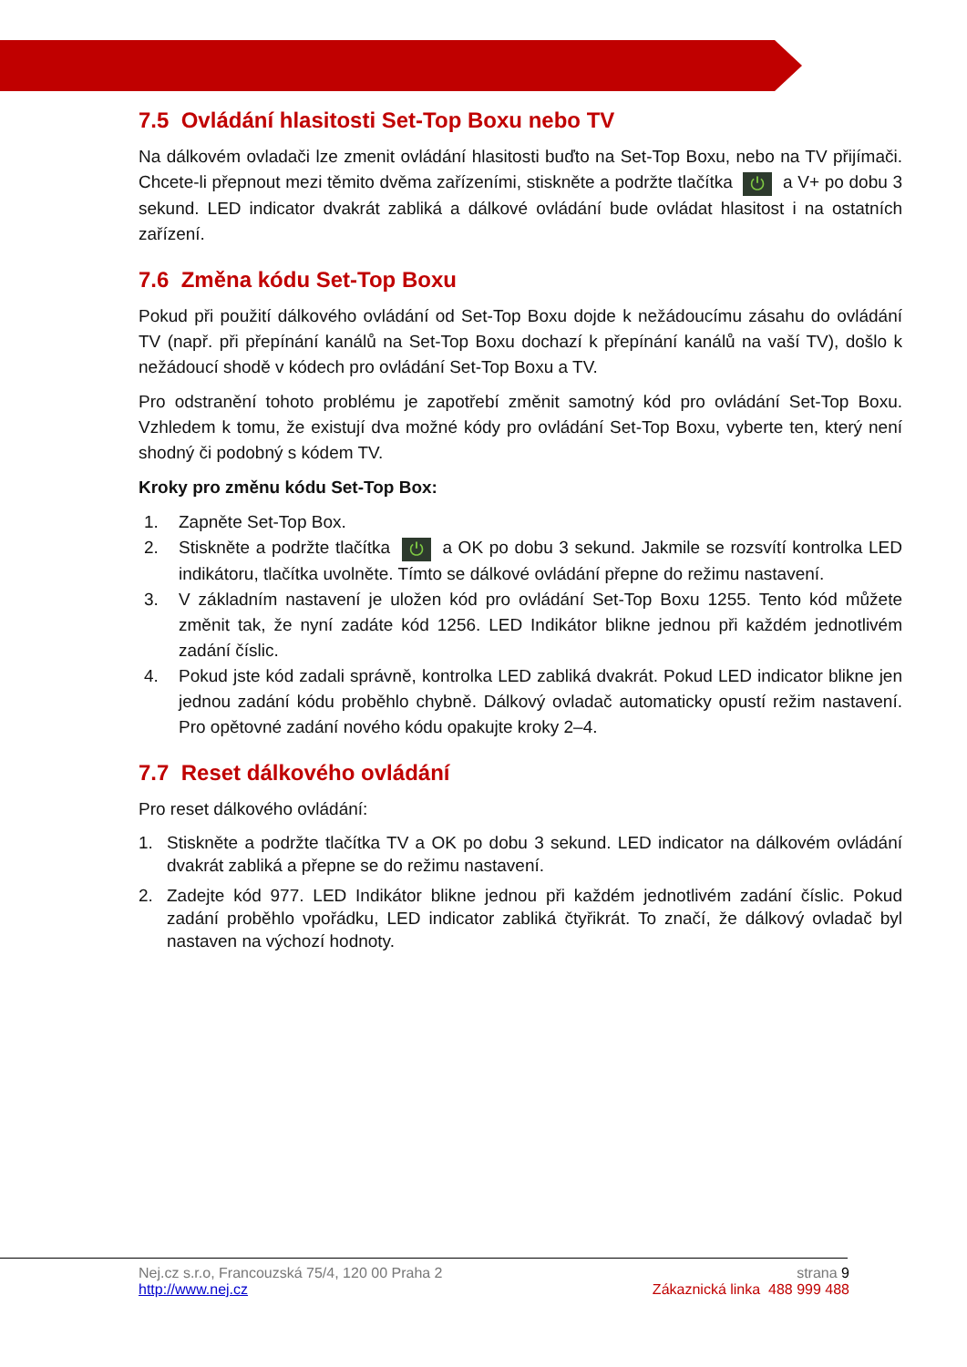7.5 Ovládání hlasitosti Set-Top Boxu nebo TV
Na dálkovém ovladači lze zmenit ovládání hlasitosti buďto na Set-Top Boxu, nebo na TV přijímači. Chcete-li přepnout mezi těmito dvěma zařízeními, stiskněte a podržte tlačítka ⏻ a V+ po dobu 3 sekund. LED indicator dvakrát zabliká a dálkové ovládání bude ovládat hlasitost i na ostatních zařízení.
7.6 Změna kódu Set-Top Boxu
Pokud při použití dálkového ovládání od Set-Top Boxu dojde k nežádoucímu zásahu do ovládání TV (např. při přepínání kanálů na Set-Top Boxu dochazí k přepínání kanálů na vaší TV), došlo k nežádoucí shodě v kódech pro ovládání Set-Top Boxu a TV.
Pro odstranění tohoto problému je zapotřebí změnit samotný kód pro ovládání Set-Top Boxu. Vzhledem k tomu, že existují dva možné kódy pro ovládání Set-Top Boxu, vyberte ten, který není shodný či podobný s kódem TV.
Kroky pro změnu kódu Set-Top Box:
1. Zapněte Set-Top Box.
2. Stiskněte a podržte tlačítka ⏻ a OK po dobu 3 sekund. Jakmile se rozsvítí kontrolka LED indikátoru, tlačítka uvolněte. Tímto se dálkové ovládání přepne do režimu nastavení.
3. V základním nastavení je uložen kód pro ovládání Set-Top Boxu 1255. Tento kód můžete změnit tak, že nyní zadáte kód 1256. LED Indikátor blikne jednou při každém jednotlivém zadání číslic.
4. Pokud jste kód zadali správně, kontrolka LED zabliká dvakrát. Pokud LED indicator blikne jen jednou zadání kódu proběhlo chybně. Dálkový ovladač automaticky opustí režim nastavení. Pro opětovné zadání nového kódu opakujte kroky 2–4.
7.7 Reset dálkového ovládání
Pro reset dálkového ovládání:
1. Stiskněte a podržte tlačítka TV a OK po dobu 3 sekund. LED indicator na dálkovém ovládání dvakrát zabliká a přepne se do režimu nastavení.
2. Zadejte kód 977. LED Indikátor blikne jednou při každém jednotlivém zadání číslic. Pokud zadání proběhlo vpořádku, LED indicator zabliká čtyřikrát. To značí, že dálkový ovladač byl nastaven na výchozí hodnoty.
Nej.cz s.r.o, Francouzská 75/4, 120 00 Praha 2
http://www.nej.cz
strana 9
Zákaznická linka 488 999 488